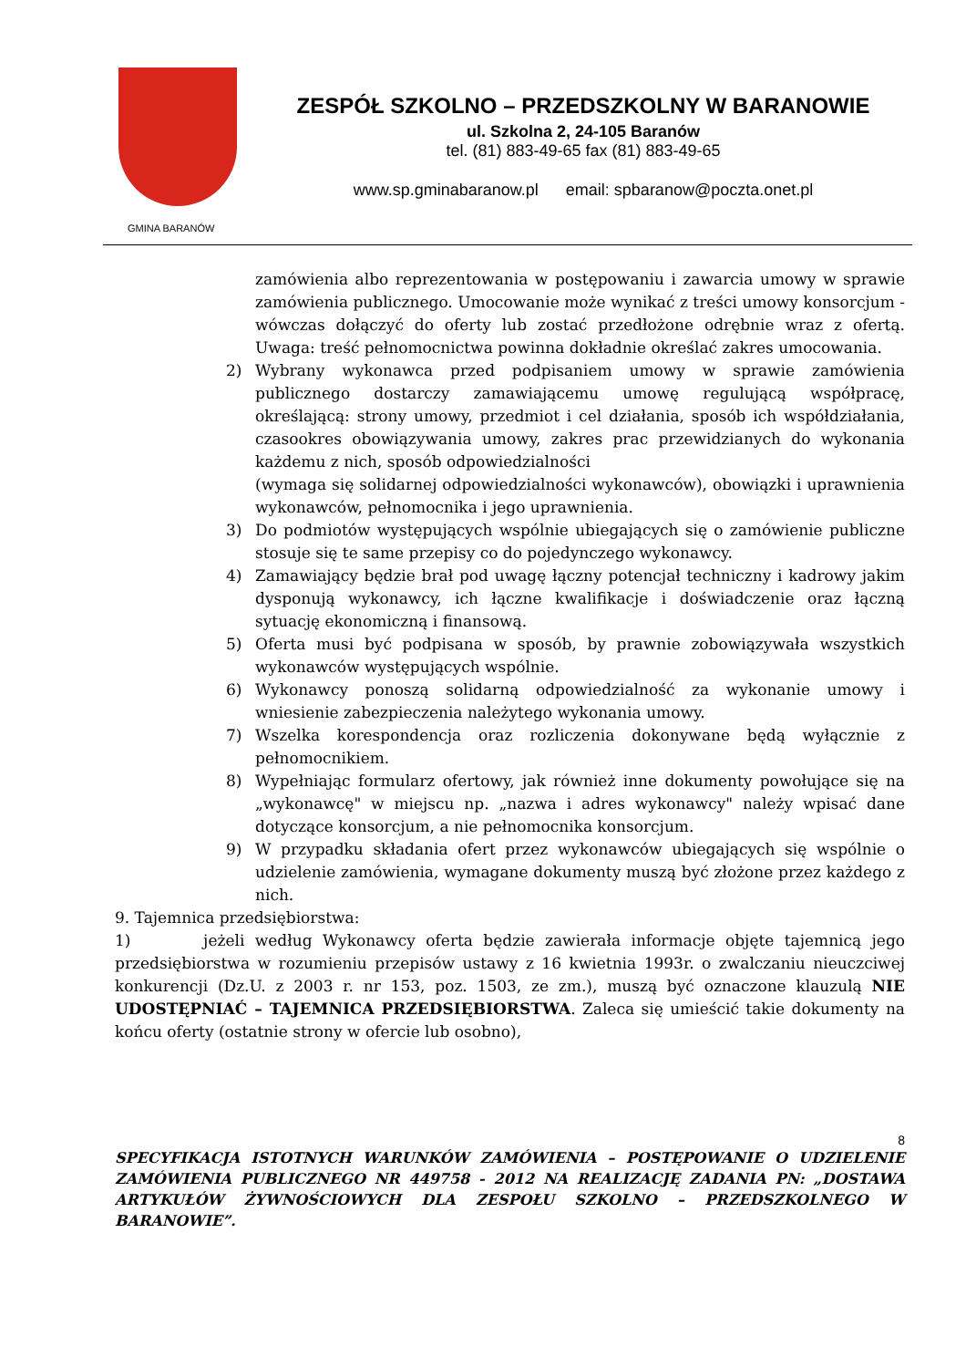GMINA BARANÓW
ZESPÓŁ SZKOLNO – PRZEDSZKOLNY W BARANOWIE
ul. Szkolna 2, 24-105 Baranów
tel. (81) 883-49-65 fax (81) 883-49-65
www.sp.gminabaranow.pl email: spbaranow@poczta.onet.pl
zamówienia albo reprezentowania w postępowaniu i zawarcia umowy w sprawie zamówienia publicznego. Umocowanie może wynikać z treści umowy konsorcjum - wówczas dołączyć do oferty lub zostać przedłożone odrębnie wraz z ofertą. Uwaga: treść pełnomocnictwa powinna dokładnie określać zakres umocowania.
2) Wybrany wykonawca przed podpisaniem umowy w sprawie zamówienia publicznego dostarczy zamawiającemu umowę regulującą współpracę, określającą: strony umowy, przedmiot i cel działania, sposób ich współdziałania, czasookres obowiązywania umowy, zakres prac przewidzianych do wykonania każdemu z nich, sposób odpowiedzialności
(wymaga się solidarnej odpowiedzialności wykonawców), obowiązki i uprawnienia wykonawców, pełnomocnika i jego uprawnienia.
3) Do podmiotów występujących wspólnie ubiegających się o zamówienie publiczne stosuje się te same przepisy co do pojedynczego wykonawcy.
4) Zamawiający będzie brał pod uwagę łączny potencjał techniczny i kadrowy jakim dysponują wykonawcy, ich łączne kwalifikacje i doświadczenie oraz łączną sytuację ekonomiczną i finansową.
5) Oferta musi być podpisana w sposób, by prawnie zobowiązywała wszystkich wykonawców występujących wspólnie.
6) Wykonawcy ponoszą solidarną odpowiedzialność za wykonanie umowy i wniesienie zabezpieczenia należytego wykonania umowy.
7) Wszelka korespondencja oraz rozliczenia dokonywane będą wyłącznie z pełnomocnikiem.
8) Wypełniając formularz ofertowy, jak również inne dokumenty powołujące się na „wykonawcę" w miejscu np. „nazwa i adres wykonawcy" należy wpisać dane dotyczące konsorcjum, a nie pełnomocnika konsorcjum.
9) W przypadku składania ofert przez wykonawców ubiegających się wspólnie o udzielenie zamówienia, wymagane dokumenty muszą być złożone przez każdego z nich.
9. Tajemnica przedsiębiorstwa:
1) jeżeli według Wykonawcy oferta będzie zawierała informacje objęte tajemnicą jego przedsiębiorstwa w rozumieniu przepisów ustawy z 16 kwietnia 1993r. o zwalczaniu nieuczciwej konkurencji (Dz.U. z 2003 r. nr 153, poz. 1503, ze zm.), muszą być oznaczone klauzulą NIE UDOSTĘPNIAĆ – TAJEMNICA PRZEDSIĘBIORSTWA. Zaleca się umieścić takie dokumenty na końcu oferty (ostatnie strony w ofercie lub osobno),
8
SPECYFIKACJA ISTOTNYCH WARUNKÓW ZAMÓWIENIA – POSTĘPOWANIE O UDZIELENIE ZAMÓWIENIA PUBLICZNEGO NR 449758 - 2012 NA REALIZACJĘ ZADANIA PN: „DOSTAWA ARTYKUŁÓW ŻYWNOŚCIOWYCH DLA ZESPOŁU SZKOLNO – PRZEDSZKOLNEGO W BARANOWIE”.